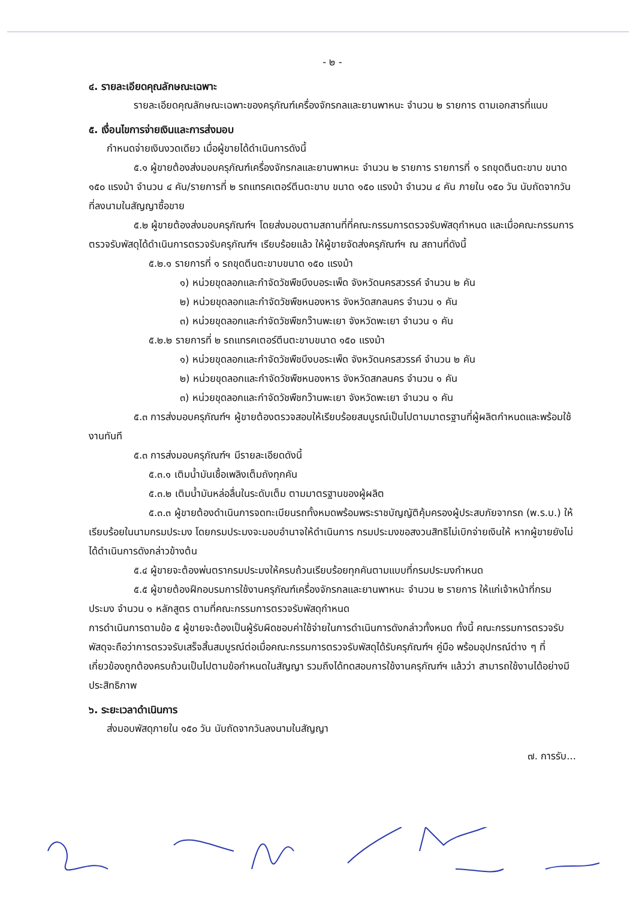- ๒ -
๔. รายละเอียดคุณลักษณะเฉพาะ
รายละเอียดคุณลักษณะเฉพาะของครุภัณฑ์เครื่องจักรกลและยานพาหนะ จำนวน ๒ รายการ ตามเอกสารที่แนบ
๕. เงื่อนไขการจ่ายเงินและการส่งมอบ
กำหนดจ่ายเงินงวดเดียว เมื่อผู้ขายได้ดำเนินการดังนี้
๕.๑ ผู้ขายต้องส่งมอบครุภัณฑ์เครื่องจักรกลและยานพาหนะ จำนวน ๒ รายการ รายการที่ ๑ รถขุดตีนตะขาบ ขนาด ๑๕๐ แรงม้า จำนวน ๔ คัน/รายการที่ ๒ รถแทรคเตอร์ตีนตะขาบ ขนาด ๑๕๐ แรงม้า จำนวน ๔ คัน ภายใน ๑๕๐ วัน นับถัดจากวันที่ลงนามในสัญญาซื้อขาย
๕.๒ ผู้ขายต้องส่งมอบครุภัณฑ์ฯ โดยส่งมอบตามสถานที่ที่คณะกรรมการตรวจรับพัสดุกำหนด และเมื่อคณะกรรมการตรวจรับพัสดุได้ดำเนินการตรวจรับครุภัณฑ์ฯ เรียบร้อยแล้ว ให้ผู้ขายจัดส่งครุภัณฑ์ฯ ณ สถานที่ดังนี้
๕.๒.๑ รายการที่ ๑ รถขุดตีนตะขาบขนาด ๑๕๐ แรงม้า
๑) หน่วยขุดลอกและกำจัดวัชพืชบึงบอระเพ็ด จังหวัดนครสวรรค์ จำนวน ๒ คัน
๒) หน่วยขุดลอกและกำจัดวัชพืชหนองหาร จังหวัดสกลนคร จำนวน ๑ คัน
๓) หน่วยขุดลอกและกำจัดวัชพืชกว๊านพะเยา จังหวัดพะเยา จำนวน ๑ คัน
๕.๒.๒ รายการที่ ๒ รถแทรคเตอร์ตีนตะขาบขนาด ๑๕๐ แรงม้า
๑) หน่วยขุดลอกและกำจัดวัชพืชบึงบอระเพ็ด จังหวัดนครสวรรค์ จำนวน ๒ คัน
๒) หน่วยขุดลอกและกำจัดวัชพืชหนองหาร จังหวัดสกลนคร จำนวน ๑ คัน
๓) หน่วยขุดลอกและกำจัดวัชพืชกว๊านพะเยา จังหวัดพะเยา จำนวน ๑ คัน
๕.๓ การส่งมอบครุภัณฑ์ฯ ผู้ขายต้องตรวจสอบให้เรียบร้อยสมบูรณ์เป็นไปตามมาตรฐานที่ผู้ผลิตกำหนดและพร้อมใช้งานทันที
๕.๓ การส่งมอบครุภัณฑ์ฯ มีรายละเอียดดังนี้
๕.๓.๑ เติมน้ำมันเชื้อเพลิงเต็มถังทุกคัน
๕.๓.๒ เติมน้ำมันหล่อลื่นในระดับเต็ม ตามมาตรฐานของผู้ผลิต
๕.๓.๓ ผู้ขายต้องดำเนินการจดทะเบียนรถทั้งหมดพร้อมพระราชบัญญัติคุ้มครองผู้ประสบภัยจากรถ (พ.ร.บ.) ให้เรียบร้อยในนามกรมประมง โดยกรมประมงจะมอบอำนาจให้ดำเนินการ กรมประมงขอสงวนสิทธิไม่เบิกจ่ายเงินให้ หากผู้ขายยังไม่ได้ดำเนินการดังกล่าวข้างต้น
๕.๔ ผู้ขายจะต้องพ่นตรากรมประมงให้ครบถ้วนเรียบร้อยทุกคันตามแบบที่กรมประมงกำหนด
๕.๕ ผู้ขายต้องฝึกอบรมการใช้งานครุภัณฑ์เครื่องจักรกลและยานพาหนะ จำนวน ๒ รายการ ให้แก่เจ้าหน้าที่กรมประมง จำนวน ๑ หลักสูตร ตามที่คณะกรรมการตรวจรับพัสดุกำหนด
การดำเนินการตามข้อ ๕ ผู้ขายจะต้องเป็นผู้รับผิดชอบค่าใช้จ่ายในการดำเนินการดังกล่าวทั้งหมด ทั้งนี้ คณะกรรมการตรวจรับพัสดุจะถือว่าการตรวจรับเสร็จสิ้นสมบูรณ์ต่อเมื่อคณะกรรมการตรวจรับพัสดุได้รับครุภัณฑ์ฯ คู่มือ พร้อมอุปกรณ์ต่าง ๆ ที่เกี่ยวข้องถูกต้องครบถ้วนเป็นไปตามข้อกำหนดในสัญญา รวมถึงได้ทดสอบการใช้งานครุภัณฑ์ฯ แล้วว่า สามารถใช้งานได้อย่างมีประสิทธิภาพ
๖. ระยะเวลาดำเนินการ
ส่งมอบพัสดุภายใน ๑๕๐ วัน นับถัดจากวันลงนามในสัญญา
๗. การรับ...